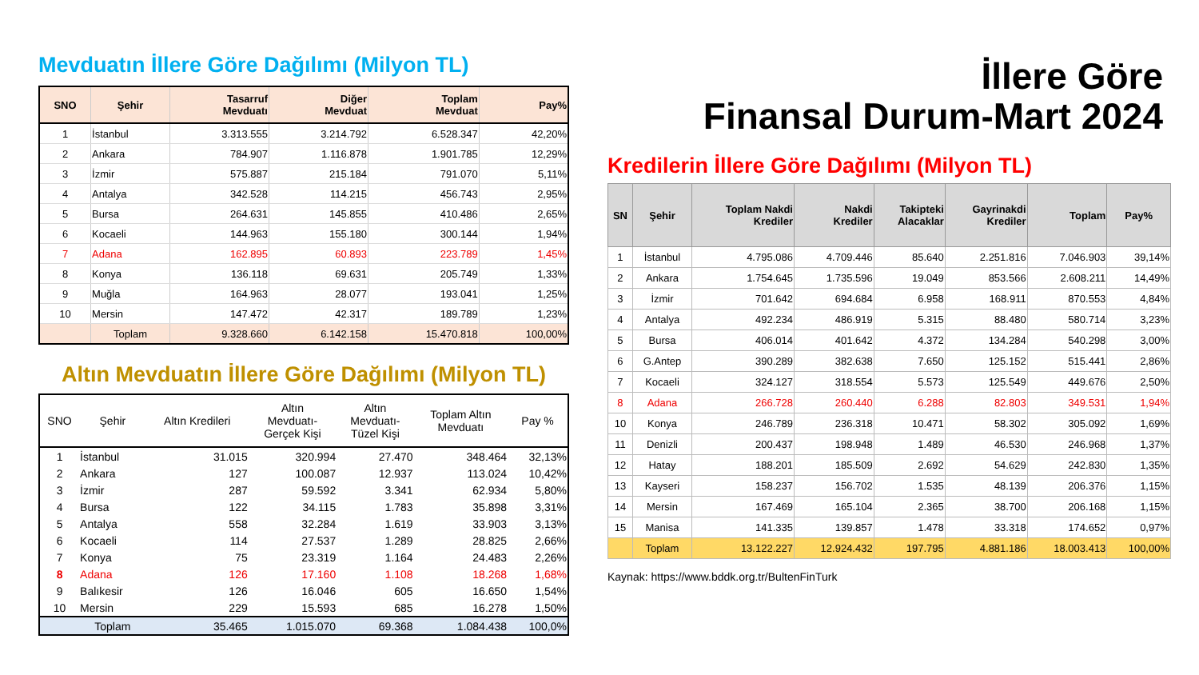Mevduatın İllere Göre Dağılımı (Milyon TL)
| SNO | Şehir | Tasarruf Mevduatı | Diğer Mevduat | Toplam Mevduat | Pay% |
| --- | --- | --- | --- | --- | --- |
| 1 | İstanbul | 3.313.555 | 3.214.792 | 6.528.347 | 42,20% |
| 2 | Ankara | 784.907 | 1.116.878 | 1.901.785 | 12,29% |
| 3 | İzmir | 575.887 | 215.184 | 791.070 | 5,11% |
| 4 | Antalya | 342.528 | 114.215 | 456.743 | 2,95% |
| 5 | Bursa | 264.631 | 145.855 | 410.486 | 2,65% |
| 6 | Kocaeli | 144.963 | 155.180 | 300.144 | 1,94% |
| 7 | Adana | 162.895 | 60.893 | 223.789 | 1,45% |
| 8 | Konya | 136.118 | 69.631 | 205.749 | 1,33% |
| 9 | Muğla | 164.963 | 28.077 | 193.041 | 1,25% |
| 10 | Mersin | 147.472 | 42.317 | 189.789 | 1,23% |
| | Toplam | 9.328.660 | 6.142.158 | 15.470.818 | 100,00% |
Altın Mevduatın İllere Göre Dağılımı (Milyon TL)
| SNO | Şehir | Altın Kredileri | Altın Mevduatı- Gerçek Kişi | Altın Mevduatı- Tüzel Kişi | Toplam Altın Mevduatı | Pay % |
| --- | --- | --- | --- | --- | --- | --- |
| 1 | İstanbul | 31.015 | 320.994 | 27.470 | 348.464 | 32,13% |
| 2 | Ankara | 127 | 100.087 | 12.937 | 113.024 | 10,42% |
| 3 | İzmir | 287 | 59.592 | 3.341 | 62.934 | 5,80% |
| 4 | Bursa | 122 | 34.115 | 1.783 | 35.898 | 3,31% |
| 5 | Antalya | 558 | 32.284 | 1.619 | 33.903 | 3,13% |
| 6 | Kocaeli | 114 | 27.537 | 1.289 | 28.825 | 2,66% |
| 7 | Konya | 75 | 23.319 | 1.164 | 24.483 | 2,26% |
| 8 | Adana | 126 | 17.160 | 1.108 | 18.268 | 1,68% |
| 9 | Balıkesir | 126 | 16.046 | 605 | 16.650 | 1,54% |
| 10 | Mersin | 229 | 15.593 | 685 | 16.278 | 1,50% |
| | Toplam | 35.465 | 1.015.070 | 69.368 | 1.084.438 | 100,0% |
İllere Göre
Finansal Durum-Mart 2024
Kredilerin İllere Göre Dağılımı (Milyon TL)
| SN | Şehir | Toplam Nakdi Krediler | Nakdi Krediler | Takipteki Alacaklar | Gayrinakdi Krediler | Toplam | Pay% |
| --- | --- | --- | --- | --- | --- | --- | --- |
| 1 | İstanbul | 4.795.086 | 4.709.446 | 85.640 | 2.251.816 | 7.046.903 | 39,14% |
| 2 | Ankara | 1.754.645 | 1.735.596 | 19.049 | 853.566 | 2.608.211 | 14,49% |
| 3 | İzmir | 701.642 | 694.684 | 6.958 | 168.911 | 870.553 | 4,84% |
| 4 | Antalya | 492.234 | 486.919 | 5.315 | 88.480 | 580.714 | 3,23% |
| 5 | Bursa | 406.014 | 401.642 | 4.372 | 134.284 | 540.298 | 3,00% |
| 6 | G.Antep | 390.289 | 382.638 | 7.650 | 125.152 | 515.441 | 2,86% |
| 7 | Kocaeli | 324.127 | 318.554 | 5.573 | 125.549 | 449.676 | 2,50% |
| 8 | Adana | 266.728 | 260.440 | 6.288 | 82.803 | 349.531 | 1,94% |
| 10 | Konya | 246.789 | 236.318 | 10.471 | 58.302 | 305.092 | 1,69% |
| 11 | Denizli | 200.437 | 198.948 | 1.489 | 46.530 | 246.968 | 1,37% |
| 12 | Hatay | 188.201 | 185.509 | 2.692 | 54.629 | 242.830 | 1,35% |
| 13 | Kayseri | 158.237 | 156.702 | 1.535 | 48.139 | 206.376 | 1,15% |
| 14 | Mersin | 167.469 | 165.104 | 2.365 | 38.700 | 206.168 | 1,15% |
| 15 | Manisa | 141.335 | 139.857 | 1.478 | 33.318 | 174.652 | 0,97% |
| | Toplam | 13.122.227 | 12.924.432 | 197.795 | 4.881.186 | 18.003.413 | 100,00% |
Kaynak: https://www.bddk.org.tr/BultenFinTurk